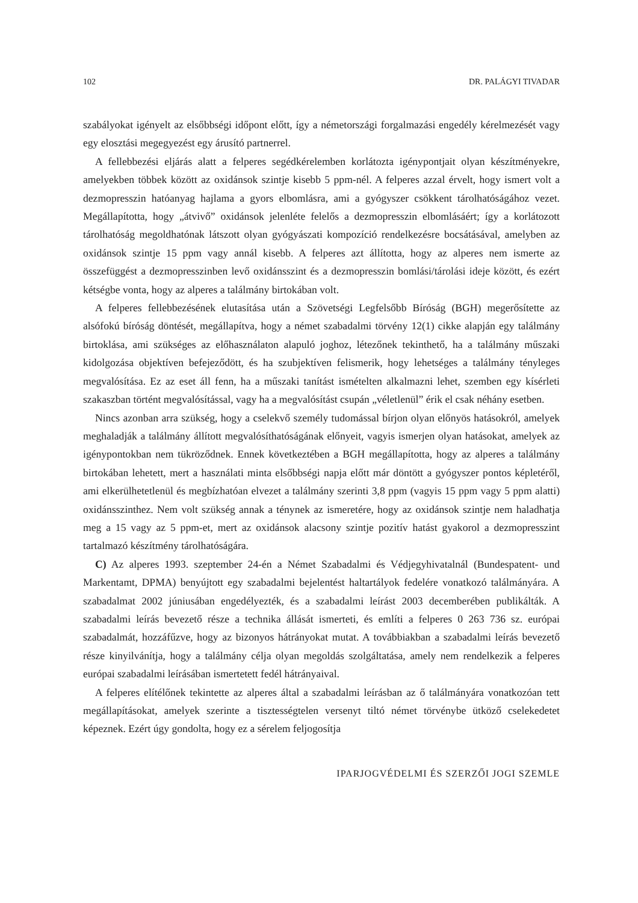102 DR. PALÁGYI TIVADAR
szabályokat igényelt az elsőbbségi időpont előtt, így a németországi forgalmazási engedély kérelmezését vagy egy elosztási megegyezést egy árusító partnerrel.
A fellebbezési eljárás alatt a felperes segédkérelemben korlátozta igénypontjait olyan készítményekre, amelyekben többek között az oxidánsok szintje kisebb 5 ppm-nél. A felperes azzal érvelt, hogy ismert volt a dezmopresszin hatóanyag hajlama a gyors elbomlásra, ami a gyógyszer csökkent tárolhatóságához vezet. Megállapította, hogy „átvivő” oxidánsok jelenléte felelős a dezmopresszin elbomlásáért; így a korlátozott tárolhatóság megoldhatónak látszott olyan gyógyászati kompozíció rendelkezésre bocsátásával, amelyben az oxidánsok szintje 15 ppm vagy annál kisebb. A felperes azt állította, hogy az alperes nem ismerte az összefüggést a dezmopresszinben levő oxidánsszint és a dezmopresszin bomlási/tárolási ideje között, és ezért kétségbe vonta, hogy az alperes a találmány birtokában volt.
A felperes fellebbezésének elutasítása után a Szövetségi Legfelsőbb Bíróság (BGH) megerősítette az alsófokú bíróság döntését, megállapítva, hogy a német szabadalmi törvény 12(1) cikke alapján egy találmány birtoklása, ami szükséges az előhasználaton alapuló joghoz, létezőnek tekinthető, ha a találmány műszaki kidolgozása objektíven befejeződött, és ha szubjektíven felismerik, hogy lehetséges a találmány tényleges megvalósítása. Ez az eset áll fenn, ha a műszaki tanítást ismételten alkalmazni lehet, szemben egy kísérleti szakaszban történt megvalósítással, vagy ha a megvalósítást csupán „véletlenül” érik el csak néhány esetben.
Nincs azonban arra szükség, hogy a cselekvő személy tudomással bírjon olyan előnyös hatásokról, amelyek meghaladják a találmány állított megvalósíthatóságának előnyeit, vagyis ismerjen olyan hatásokat, amelyek az igénypontokban nem tükröződnek. Ennek következtében a BGH megállapította, hogy az alperes a találmány birtokában lehetett, mert a használati minta elsőbbségi napja előtt már döntött a gyógyszer pontos képletéről, ami elkerülhetetlenül és megbízhatóan elvezet a találmány szerinti 3,8 ppm (vagyis 15 ppm vagy 5 ppm alatti) oxidánsszinthez. Nem volt szükség annak a ténynek az ismeretére, hogy az oxidánsok szintje nem haladhatja meg a 15 vagy az 5 ppm-et, mert az oxidánsok alacsony szintje pozitív hatást gyakorol a dezmopresszint tartalmazó készítmény tárolhatóságára.
C) Az alperes 1993. szeptember 24-én a Német Szabadalmi és Védjegyhivatalnál (Bundespatent- und Markentamt, DPMA) benyújtott egy szabadalmi bejelentést haltartályok fedelére vonatkozó találmányára. A szabadalmat 2002 júniusában engedélyezték, és a szabadalmi leírást 2003 decemberében publikálták. A szabadalmi leírás bevezető része a technika állását ismerteti, és említi a felperes 0 263 736 sz. európai szabadalmát, hozzáfűzve, hogy az bizonyos hátrányokat mutat. A továbbiakban a szabadalmi leírás bevezető része kinyilvánítja, hogy a találmány célja olyan megoldás szolgáltatása, amely nem rendelkezik a felperes európai szabadalmi leírásában ismertetett fedél hátrányaival.
A felperes elítélőnek tekintette az alperes által a szabadalmi leírásban az ő találmányára vonatkozóan tett megállapításokat, amelyek szerinte a tisztességtelen versenyt tiltó német törvénybe ütköző cselekedetet képeznek. Ezért úgy gondolta, hogy ez a sérelem feljogosítja
IPARJOGVÉDELMI ÉS SZERZŐI JOGI SZEMLE